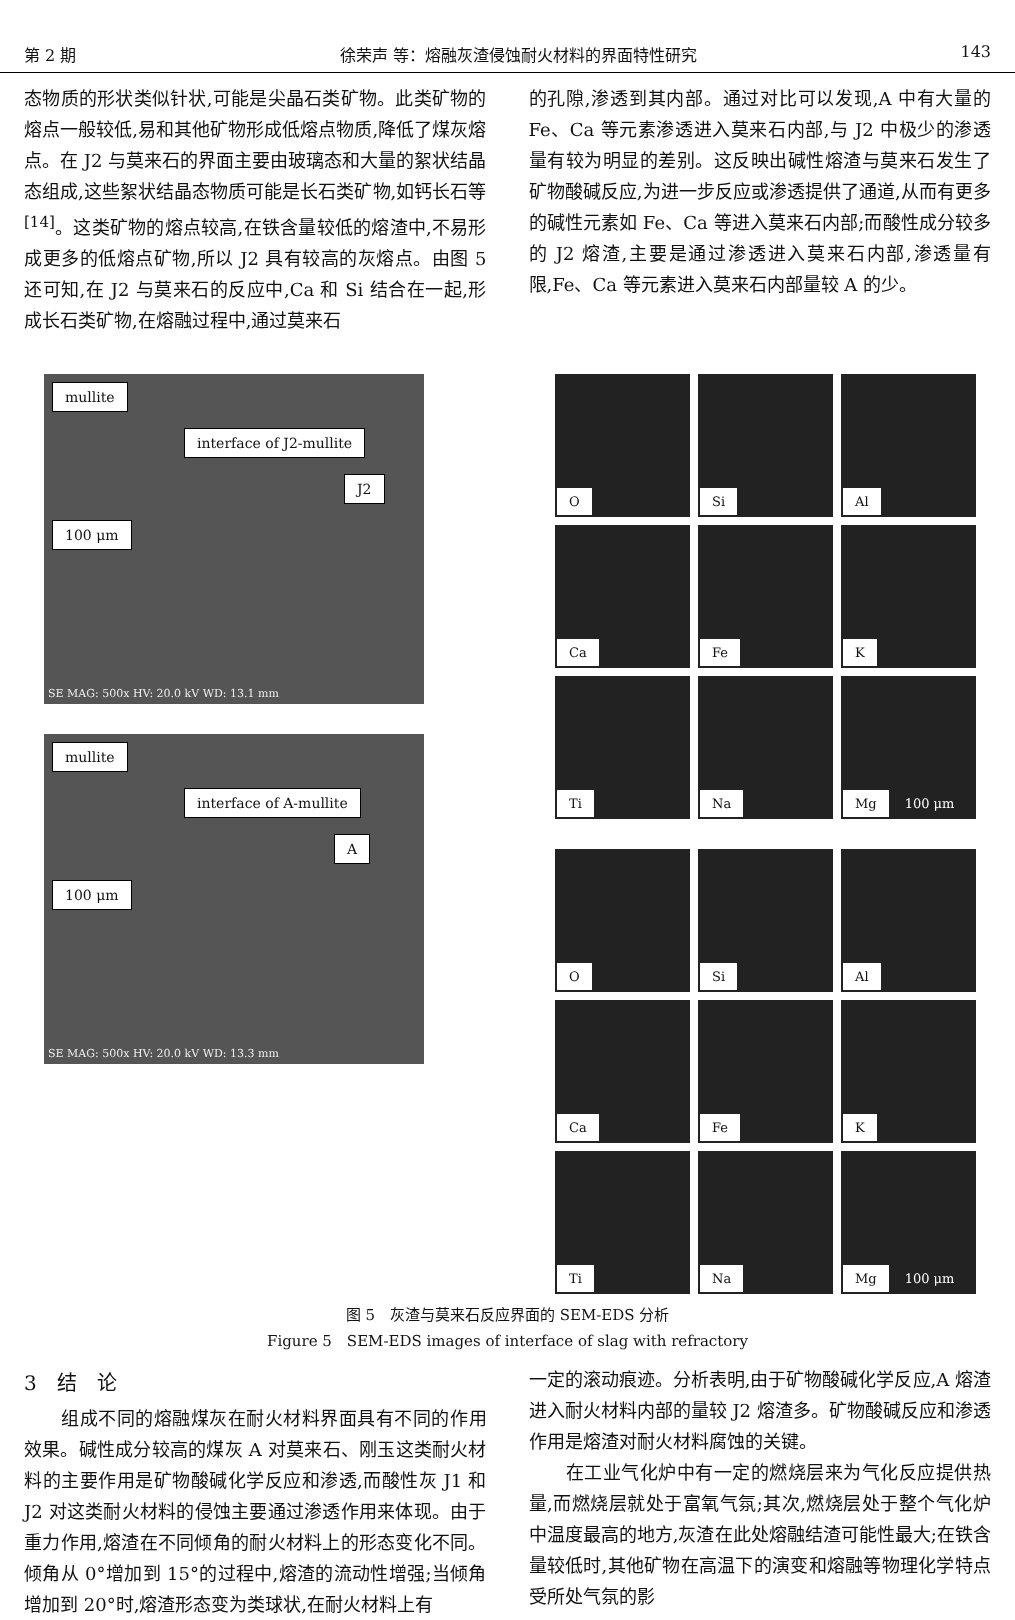第 2 期 徐荣声 等：熔融灰渣侵蚀耐火材料的界面特性研究 143
态物质的形状类似针状,可能是尖晶石类矿物。此类矿物的熔点一般较低,易和其他矿物形成低熔点物质,降低了煤灰熔点。在 J2 与莫来石的界面主要由玻璃态和大量的絮状结晶态组成,这些絮状结晶态物质可能是长石类矿物,如钙长石等<sup>[14]</sup>。这类矿物的熔点较高,在铁含量较低的熔渣中,不易形成更多的低熔点矿物,所以 J2 具有较高的灰熔点。由图 5 还可知,在 J2 与莫来石的反应中,Ca 和 Si 结合在一起,形成长石类矿物,在熔融过程中,通过莫来石
的孔隙,渗透到其内部。通过对比可以发现,A 中有大量的 Fe、Ca 等元素渗透进入莫来石内部,与 J2 中极少的渗透量有较为明显的差别。这反映出碱性熔渣与莫来石发生了矿物酸碱反应,为进一步反应或渗透提供了通道,从而有更多的碱性元素如 Fe、Ca 等进入莫来石内部;而酸性成分较多的 J2 熔渣,主要是通过渗透进入莫来石内部,渗透量有限,Fe、Ca 等元素进入莫来石内部量较 A 的少。
mullite
interface of J2-mullite
J2 100 μm
SE MAG: 500x HV: 20.0 kV WD: 13.1 mm
mullite
interface of A-mullite
A 100 μm
SE MAG: 500x HV: 20.0 kV WD: 13.3 mm
O
Si
Al
Ca
Fe
K
Ti
Na
Mg 100 μm
O
Si
Al
Ca
Fe
K
Ti
Na
Mg 100 μm
图 5　灰渣与莫来石反应界面的 SEM-EDS 分析
Figure 5　SEM-EDS images of interface of slag with refractory
3　结　论
　　组成不同的熔融煤灰在耐火材料界面具有不同的作用效果。碱性成分较高的煤灰 A 对莫来石、刚玉这类耐火材料的主要作用是矿物酸碱化学反应和渗透,而酸性灰 J1 和 J2 对这类耐火材料的侵蚀主要通过渗透作用来体现。由于重力作用,熔渣在不同倾角的耐火材料上的形态变化不同。倾角从 0°增加到 15°的过程中,熔渣的流动性增强;当倾角增加到 20°时,熔渣形态变为类球状,在耐火材料上有
一定的滚动痕迹。分析表明,由于矿物酸碱化学反应,A 熔渣进入耐火材料内部的量较 J2 熔渣多。矿物酸碱反应和渗透作用是熔渣对耐火材料腐蚀的关键。
　　在工业气化炉中有一定的燃烧层来为气化反应提供热量,而燃烧层就处于富氧气氛;其次,燃烧层处于整个气化炉中温度最高的地方,灰渣在此处熔融结渣可能性最大;在铁含量较低时,其他矿物在高温下的演变和熔融等物理化学特点受所处气氛的影